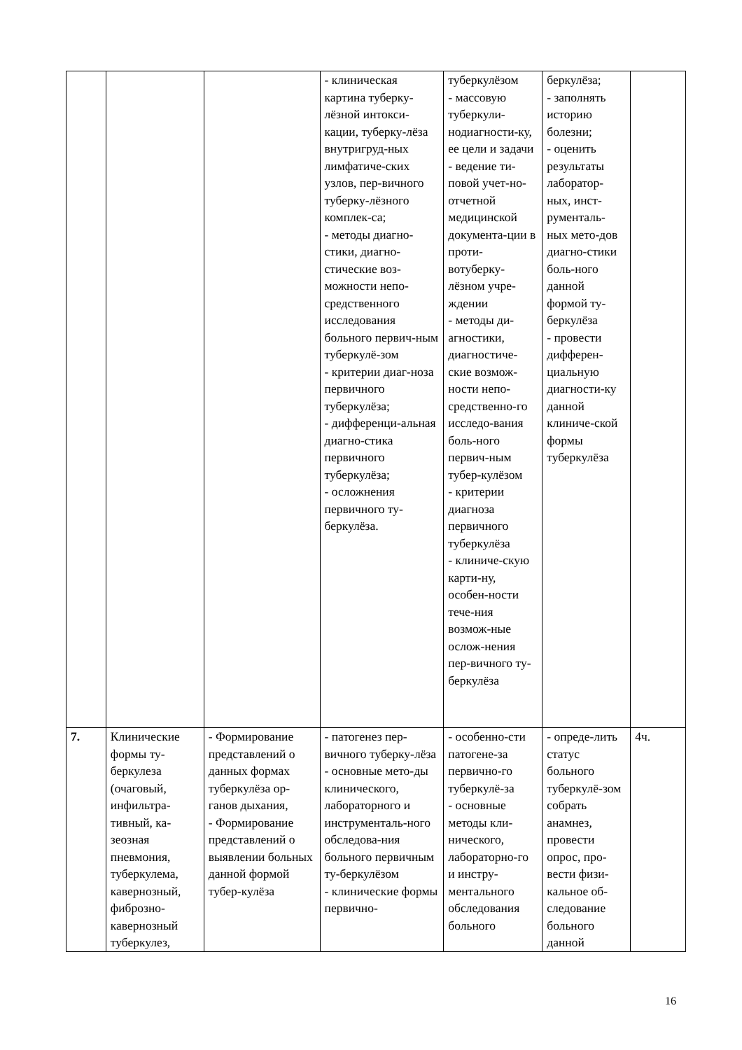| | | | - клиническая картина туберку-лёзной интокси-кации, туберку-лёза внутригруд-ных лимфатиче-ских узлов, пер-вичного туберку-лёзного комплек-са; - методы диагно-стики, диагно-стические воз-можности непо-средственного исследования больного первич-ным туберкулё-зом - критерии диаг-ноза первичного туберкулёза; - дифференци-альная диагно-стика первичного туберкулёза; - осложнения первичного ту-беркулёза. | туберкулёзом - массовую туберкули-нодиагности-ку, ее цели и задачи - ведение ти-повой учет-но-отчетной медицинской документа-ции в проти-вотуберку-лёзном учре-ждении - методы ди-агностики, диагностиче-ские возмож-ности непо-средственно-го исследо-вания боль-ного первич-ным тубер-кулёзом - критерии диагноза первичного туберкулёза - клиниче-скую карти-ну, особен-ности тече-ния возмож-ные ослож-нения пер-вичного ту-беркулёза | беркулёза; - заполнять историю болезни; - оценить результаты лаборатор-ных, инст-рументаль-ных мето-дов диагно-стики боль-ного данной формой ту-беркулёза - провести дифферен-циальную диагности-ку данной клиниче-ской формы туберкулёза | |
| 7. | Клинические формы ту-беркулеза (очаговый, инфильтра-тивный, ка-зеозная пневмония, туберкулема, кавернозный, фиброзно-кавернозный туберкулез, | - Формирование представлений о данных формах туберкулёза ор-ганов дыхания, - Формирование представлений о выявлении больных данной формой тубер-кулёза | - патогенез пер-вичного туберку-лёза - основные мето-ды клинического, лабораторного и инструменталь-ного обследова-ния больного первичным ту-беркулёзом - клинические формы первично- | - особенно-сти патогене-за первично-го туберкулё-за - основные методы кли-нического, лабораторно-го и инстру-ментального обследования больного | - опреде-лить статус больного туберкулё-зом собрать анамнез, провести опрос, про-вести физи-кальное об-следование больного данной | 4ч. |
16